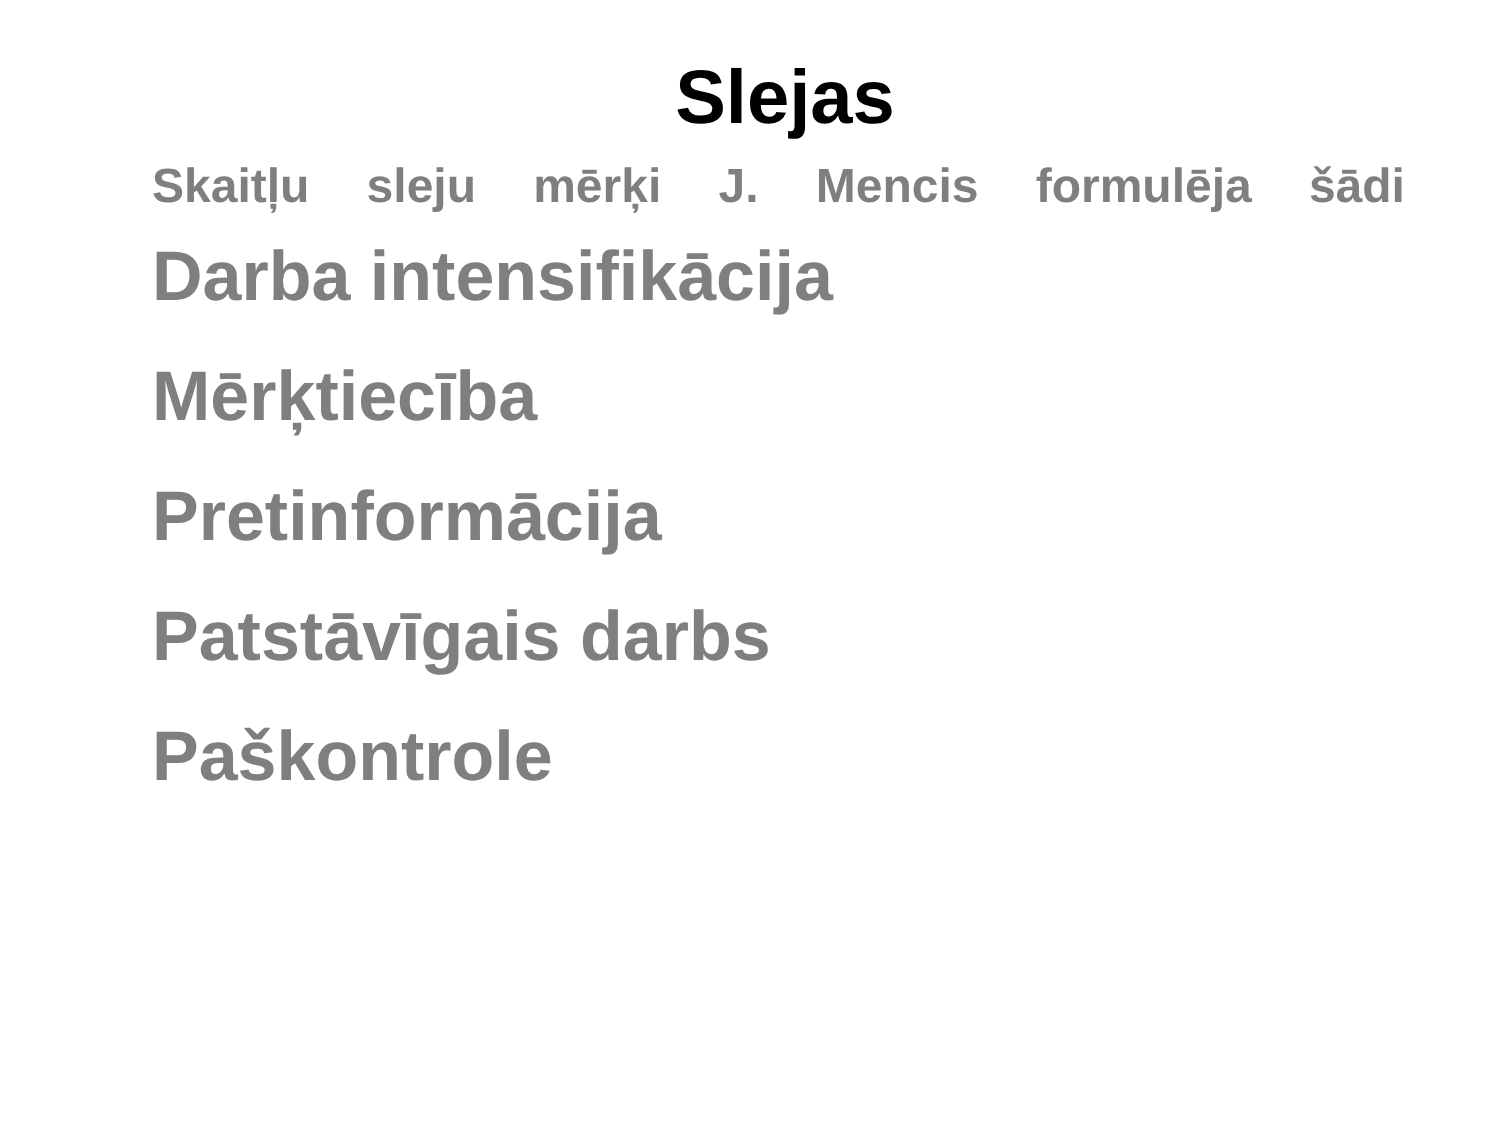Slejas
Skaitļu sleju mērķi J. Mencis formulēja šādi
Darba intensifikācija
Mērķtiecība
Pretinformācija
Patstāvīgais darbs
Paškontrole